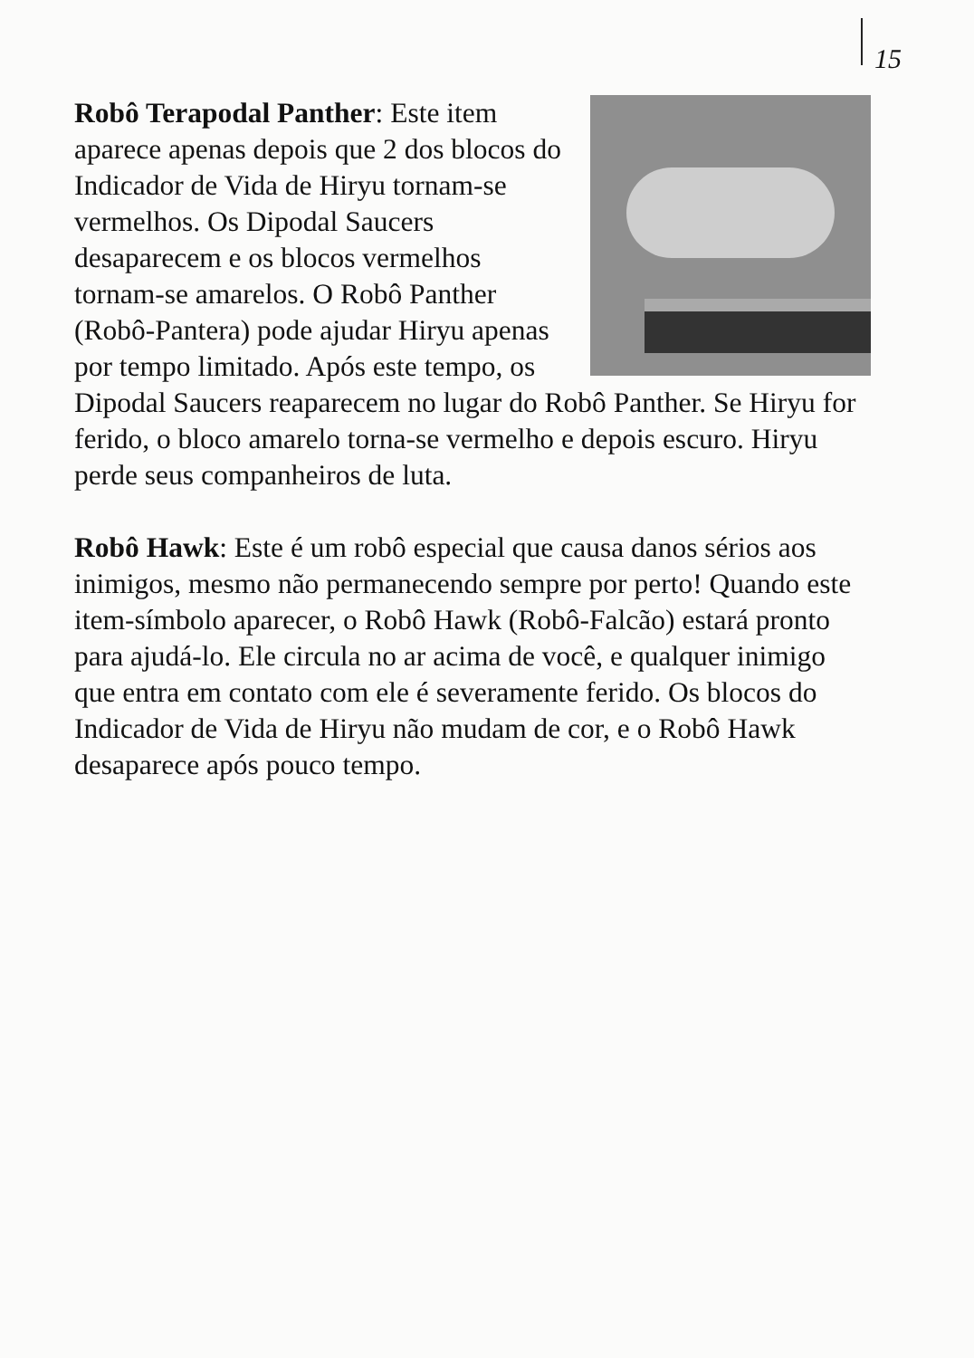15
Robô Terapodal Panther: Este item aparece apenas depois que 2 dos blocos do Indicador de Vida de Hiryu tornam-se vermelhos. Os Dipodal Saucers desaparecem e os blocos vermelhos tornam-se amarelos. O Robô Panther (Robô-Pantera) pode ajudar Hiryu apenas por tempo limitado. Após este tempo, os Dipodal Saucers reaparecem no lugar do Robô Panther. Se Hiryu for ferido, o bloco amarelo torna-se vermelho e depois escuro. Hiryu perde seus companheiros de luta.
Robô Hawk: Este é um robô especial que causa danos sérios aos inimigos, mesmo não permanecendo sempre por perto! Quando este item-símbolo aparecer, o Robô Hawk (Robô-Falcão) estará pronto para ajudá-lo. Ele circula no ar acima de você, e qualquer inimigo que entra em contato com ele é severamente ferido. Os blocos do Indicador de Vida de Hiryu não mudam de cor, e o Robô Hawk desaparece após pouco tempo.